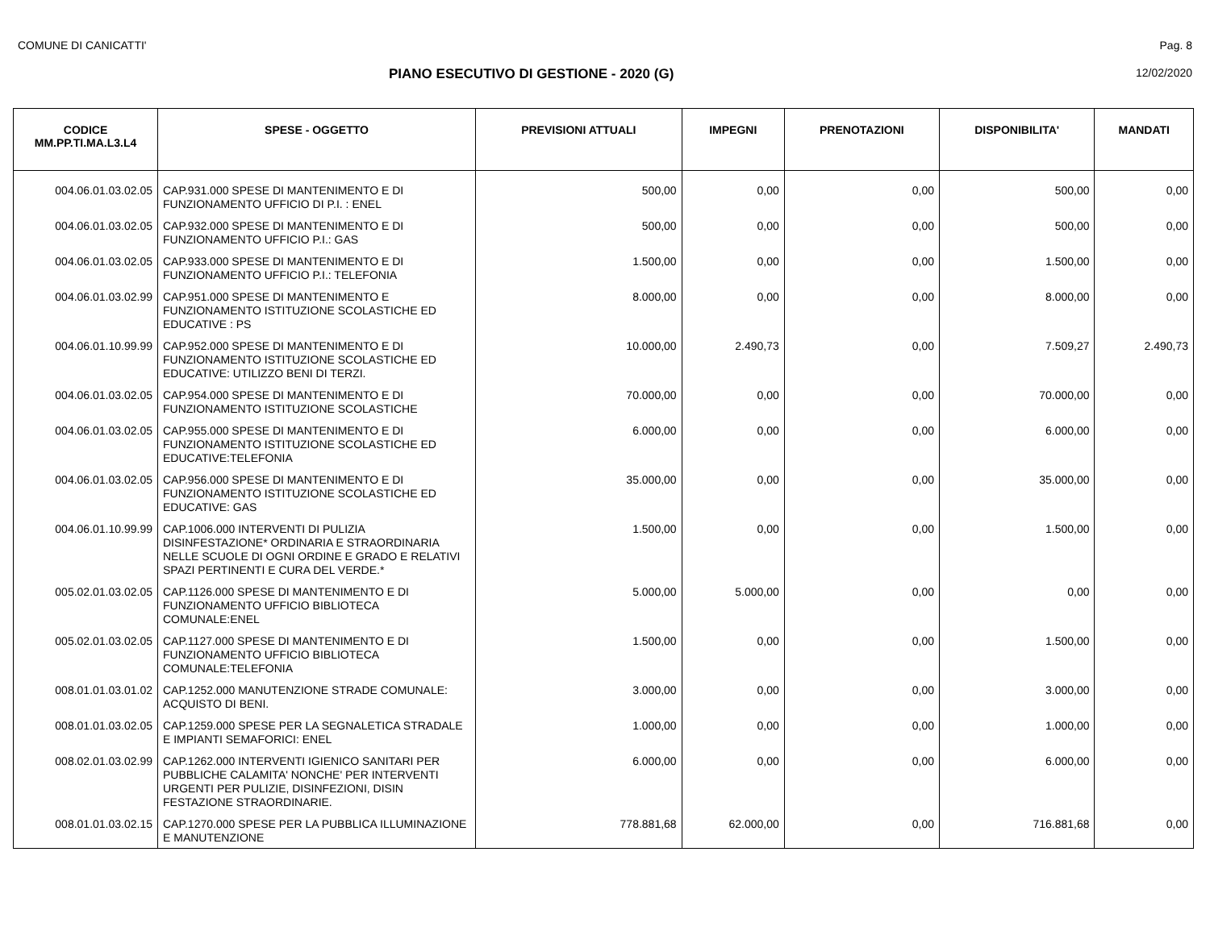COMUNE DI CANICATTI' Pag. 8
PIANO ESECUTIVO DI GESTIONE - 2020 (G) 12/02/2020
| CODICE MM.PP.TI.MA.L3.L4 | SPESE - OGGETTO | PREVISIONI ATTUALI | IMPEGNI | PRENOTAZIONI | DISPONIBILITA' | MANDATI |
| --- | --- | --- | --- | --- | --- | --- |
| 004.06.01.03.02.05 | CAP.931.000 SPESE DI MANTENIMENTO E DI FUNZIONAMENTO UFFICIO DI P.I. : ENEL | 500,00 | 0,00 | 0,00 | 500,00 | 0,00 |
| 004.06.01.03.02.05 | CAP.932.000 SPESE DI MANTENIMENTO E DI FUNZIONAMENTO UFFICIO P.I.: GAS | 500,00 | 0,00 | 0,00 | 500,00 | 0,00 |
| 004.06.01.03.02.05 | CAP.933.000 SPESE DI MANTENIMENTO E DI FUNZIONAMENTO UFFICIO P.I.: TELEFONIA | 1.500,00 | 0,00 | 0,00 | 1.500,00 | 0,00 |
| 004.06.01.03.02.99 | CAP.951.000 SPESE DI MANTENIMENTO E FUNZIONAMENTO ISTITUZIONE SCOLASTICHE ED EDUCATIVE : PS | 8.000,00 | 0,00 | 0,00 | 8.000,00 | 0,00 |
| 004.06.01.10.99.99 | CAP.952.000 SPESE DI MANTENIMENTO E DI FUNZIONAMENTO ISTITUZIONE SCOLASTICHE ED EDUCATIVE: UTILIZZO BENI DI TERZI. | 10.000,00 | 2.490,73 | 0,00 | 7.509,27 | 2.490,73 |
| 004.06.01.03.02.05 | CAP.954.000 SPESE DI MANTENIMENTO E DI FUNZIONAMENTO ISTITUZIONE SCOLASTICHE | 70.000,00 | 0,00 | 0,00 | 70.000,00 | 0,00 |
| 004.06.01.03.02.05 | CAP.955.000 SPESE DI MANTENIMENTO E DI FUNZIONAMENTO ISTITUZIONE SCOLASTICHE ED EDUCATIVE:TELEFONIA | 6.000,00 | 0,00 | 0,00 | 6.000,00 | 0,00 |
| 004.06.01.03.02.05 | CAP.956.000 SPESE DI MANTENIMENTO E DI FUNZIONAMENTO ISTITUZIONE SCOLASTICHE ED EDUCATIVE: GAS | 35.000,00 | 0,00 | 0,00 | 35.000,00 | 0,00 |
| 004.06.01.10.99.99 | CAP.1006.000 INTERVENTI DI PULIZIA DISINFESTAZIONE* ORDINARIA E STRAORDINARIA NELLE SCUOLE DI OGNI ORDINE E GRADO E RELATIVI SPAZI PERTINENTI E CURA DEL VERDE.* | 1.500,00 | 0,00 | 0,00 | 1.500,00 | 0,00 |
| 005.02.01.03.02.05 | CAP.1126.000 SPESE DI MANTENIMENTO E DI FUNZIONAMENTO UFFICIO BIBLIOTECA COMUNALE:ENEL | 5.000,00 | 5.000,00 | 0,00 | 0,00 | 0,00 |
| 005.02.01.03.02.05 | CAP.1127.000 SPESE DI MANTENIMENTO E DI FUNZIONAMENTO UFFICIO BIBLIOTECA COMUNALE:TELEFONIA | 1.500,00 | 0,00 | 0,00 | 1.500,00 | 0,00 |
| 008.01.01.03.01.02 | CAP.1252.000 MANUTENZIONE STRADE COMUNALE: ACQUISTO DI BENI. | 3.000,00 | 0,00 | 0,00 | 3.000,00 | 0,00 |
| 008.01.01.03.02.05 | CAP.1259.000 SPESE PER LA SEGNALETICA STRADALE E IMPIANTI SEMAFORICI: ENEL | 1.000,00 | 0,00 | 0,00 | 1.000,00 | 0,00 |
| 008.02.01.03.02.99 | CAP.1262.000 INTERVENTI IGIENICO SANITARI PER PUBBLICHE CALAMITA' NONCHE' PER INTERVENTI URGENTI PER PULIZIE, DISINFEZIONI, DISIN FESTAZIONE STRAORDINARIE. | 6.000,00 | 0,00 | 0,00 | 6.000,00 | 0,00 |
| 008.01.01.03.02.15 | CAP.1270.000 SPESE PER LA PUBBLICA ILLUMINAZIONE E MANUTENZIONE | 778.881,68 | 62.000,00 | 0,00 | 716.881,68 | 0,00 |